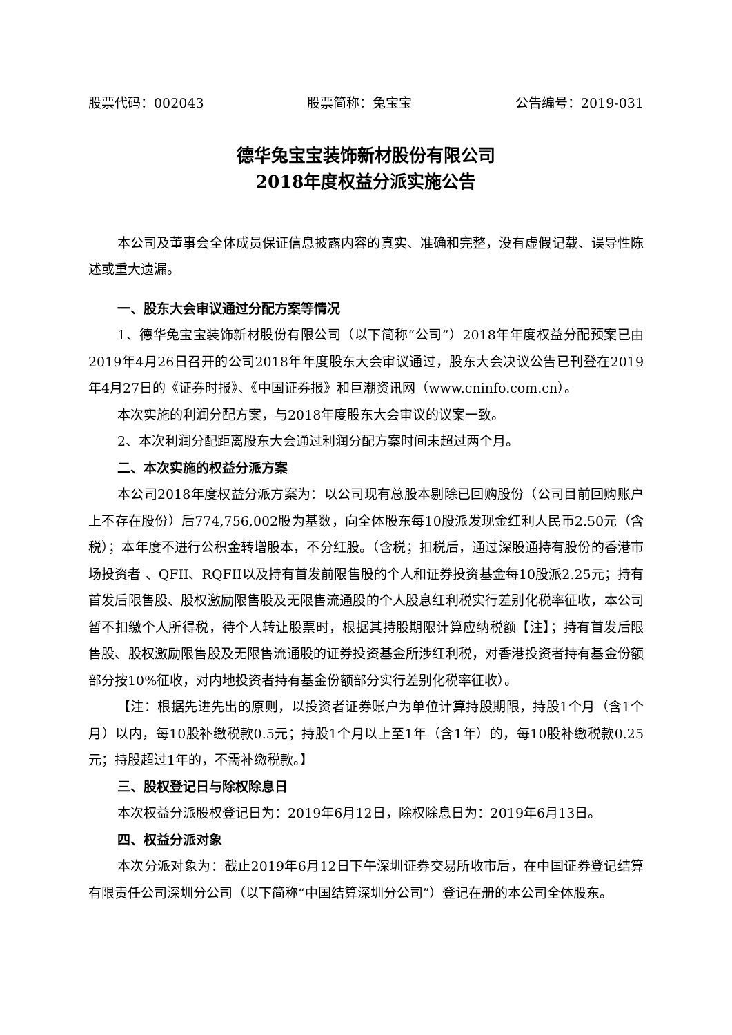股票代码：002043 股票简称：兔宝宝 公告编号：2019-031
德华兔宝宝装饰新材股份有限公司
2018年度权益分派实施公告
本公司及董事会全体成员保证信息披露内容的真实、准确和完整，没有虚假记载、误导性陈述或重大遗漏。
一、股东大会审议通过分配方案等情况
1、德华兔宝宝装饰新材股份有限公司（以下简称“公司”）2018年年度权益分配预案已由2019年4月26日召开的公司2018年年度股东大会审议通过，股东大会决议公告已刊登在2019年4月27日的《证券时报》、《中国证券报》和巨潮资讯网（www.cninfo.com.cn）。
本次实施的利润分配方案，与2018年度股东大会审议的议案一致。
2、本次利润分配距离股东大会通过利润分配方案时间未超过两个月。
二、本次实施的权益分派方案
本公司2018年度权益分派方案为：以公司现有总股本剔除已回购股份（公司目前回购账户上不存在股份）后774,756,002股为基数，向全体股东每10股派发现金红利人民币2.50元（含税）；本年度不进行公积金转增股本，不分红股。（含税；扣税后，通过深股通持有股份的香港市场投资者 、QFII、RQFII以及持有首发前限售股的个人和证券投资基金每10股派2.25元；持有首发后限售股、股权激励限售股及无限售流通股的个人股息红利税实行差别化税率征收，本公司暂不扣缴个人所得税，待个人转让股票时，根据其持股期限计算应纳税额【注】；持有首发后限售股、股权激励限售股及无限售流通股的证券投资基金所涉红利税，对香港投资者持有基金份额部分按10%征收，对内地投资者持有基金份额部分实行差别化税率征收）。
【注：根据先进先出的原则，以投资者证券账户为单位计算持股期限，持股1个月（含1个月）以内，每10股补缴税款0.5元；持股1个月以上至1年（含1年）的，每10股补缴税款0.25元；持股超过1年的，不需补缴税款。】
三、股权登记日与除权除息日
本次权益分派股权登记日为：2019年6月12日，除权除息日为：2019年6月13日。
四、权益分派对象
本次分派对象为：截止2019年6月12日下午深圳证券交易所收市后，在中国证券登记结算有限责任公司深圳分公司（以下简称“中国结算深圳分公司”）登记在册的本公司全体股东。